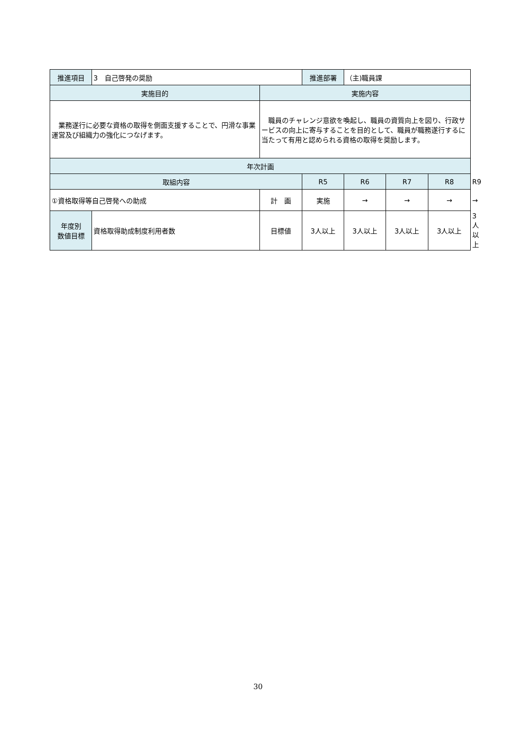| 推進項目 | 3 自己啓発の奨励 | | 推進部署 | （主)職員課 | | | |
| 実施目的 | | 実施内容 | | | | | |
| 業務遂行に必要な資格の取得を側面支援することで、円滑な事業運営及び組織力の強化につなげます。 | | 職員のチャレンジ意欲を喚起し、職員の資質向上を図り、行政サービスの向上に寄与することを目的として、職員が職務遂行するに当たって有用と認められる資格の取得を奨励します。 | | | | | |
| 年次計画 | | | | | | | |
| 取組内容 | | | R5 | R6 | R7 | R8 | R9 |
| ①資格取得等自己啓発への助成 | | 計 画 | 実施 | → | → | → | → |
| 年度別 数値目標 | 資格取得助成制度利用者数 | 目標値 | 3人以上 | 3人以上 | 3人以上 | 3人以上 | 3人以上 |
30